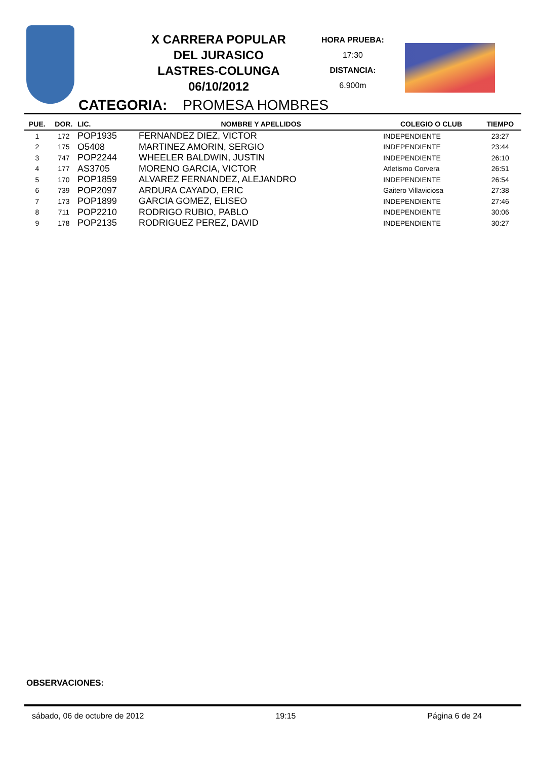X CARRERA POPULAR
DEL JURASICO
LASTRES-COLUNGA
06/10/2012
HORA PRUEBA:
17:30
DISTANCIA:
6.900m
CATEGORIA: PROMESA HOMBRES
| PUE. | DOR. | LIC. | NOMBRE Y APELLIDOS | COLEGIO O CLUB | TIEMPO |
| --- | --- | --- | --- | --- | --- |
| 1 | 172 | POP1935 | FERNANDEZ DIEZ, VICTOR | INDEPENDIENTE | 23:27 |
| 2 | 175 | O5408 | MARTINEZ AMORIN, SERGIO | INDEPENDIENTE | 23:44 |
| 3 | 747 | POP2244 | WHEELER BALDWIN, JUSTIN | INDEPENDIENTE | 26:10 |
| 4 | 177 | AS3705 | MORENO GARCIA, VICTOR | Atletismo Corvera | 26:51 |
| 5 | 170 | POP1859 | ALVAREZ FERNANDEZ, ALEJANDRO | INDEPENDIENTE | 26:54 |
| 6 | 739 | POP2097 | ARDURA CAYADO, ERIC | Gaitero Villaviciosa | 27:38 |
| 7 | 173 | POP1899 | GARCIA GOMEZ, ELISEO | INDEPENDIENTE | 27:46 |
| 8 | 711 | POP2210 | RODRIGO RUBIO, PABLO | INDEPENDIENTE | 30:06 |
| 9 | 178 | POP2135 | RODRIGUEZ PEREZ, DAVID | INDEPENDIENTE | 30:27 |
OBSERVACIONES:
sábado, 06 de octubre de 2012 19:15 Página 6 de 24